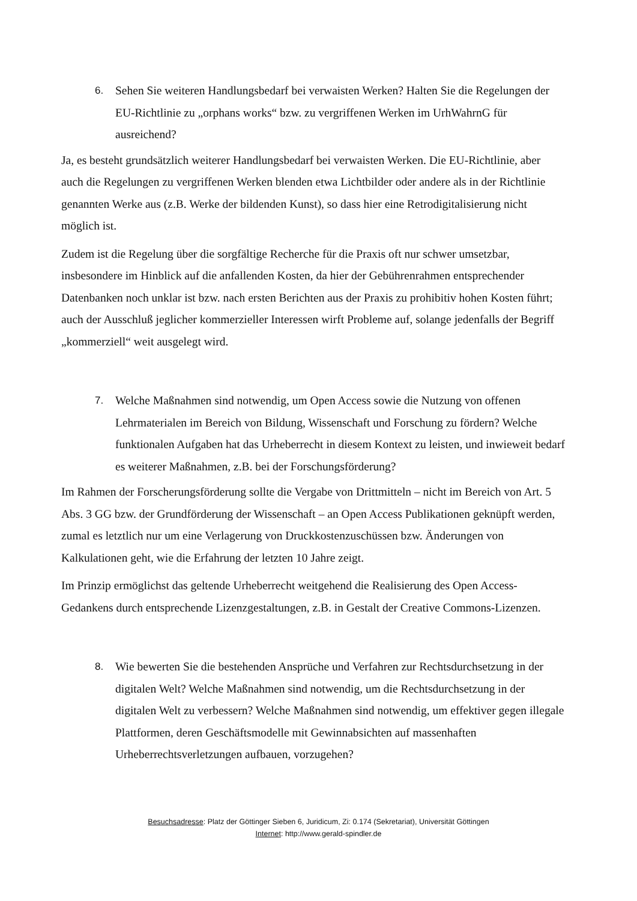6. Sehen Sie weiteren Handlungsbedarf bei verwaisten Werken? Halten Sie die Regelungen der EU-Richtlinie zu „orphans works“ bzw. zu vergriffenen Werken im UrhWahrnG für ausreichend?
Ja, es besteht grundsätzlich weiterer Handlungsbedarf bei verwaisten Werken. Die EU-Richtlinie, aber auch die Regelungen zu vergriffenen Werken blenden etwa Lichtbilder oder andere als in der Richtlinie genannten Werke aus (z.B. Werke der bildenden Kunst), so dass hier eine Retrodigitalisierung nicht möglich ist.
Zudem ist die Regelung über die sorgfältige Recherche für die Praxis oft nur schwer umsetzbar, insbesondere im Hinblick auf die anfallenden Kosten, da hier der Gebührenrahmen entsprechender Datenbanken noch unklar ist bzw. nach ersten Berichten aus der Praxis zu prohibitiv hohen Kosten führt; auch der Ausschluß jeglicher kommerzieller Interessen wirft Probleme auf, solange jedenfalls der Begriff „kommerziell“ weit ausgelegt wird.
7. Welche Maßnahmen sind notwendig, um Open Access sowie die Nutzung von offenen Lehrmaterialen im Bereich von Bildung, Wissenschaft und Forschung zu fördern? Welche funktionalen Aufgaben hat das Urheberrecht in diesem Kontext zu leisten, und inwieweit bedarf es weiterer Maßnahmen, z.B. bei der Forschungsförderung?
Im Rahmen der Forscherungsförderung sollte die Vergabe von Drittmitteln – nicht im Bereich von Art. 5 Abs. 3 GG bzw. der Grundförderung der Wissenschaft – an Open Access Publikationen geknüpft werden, zumal es letztlich nur um eine Verlagerung von Druckkostenzuschüssen bzw. Änderungen von Kalkulationen geht, wie die Erfahrung der letzten 10 Jahre zeigt.
Im Prinzip ermöglichst das geltende Urheberrecht weitgehend die Realisierung des Open Access-Gedankens durch entsprechende Lizenzgestaltungen, z.B. in Gestalt der Creative Commons-Lizenzen.
8. Wie bewerten Sie die bestehenden Ansprüche und Verfahren zur Rechtsdurchsetzung in der digitalen Welt? Welche Maßnahmen sind notwendig, um die Rechtsdurchsetzung in der digitalen Welt zu verbessern? Welche Maßnahmen sind notwendig, um effektiver gegen illegale Plattformen, deren Geschäftsmodelle mit Gewinnabsichten auf massenhaften Urheberrechtsverletzungen aufbauen, vorzugehen?
Besuchsadresse: Platz der Göttinger Sieben 6, Juridicum, Zi: 0.174 (Sekretariat), Universität Göttingen
Internet: http://www.gerald-spindler.de